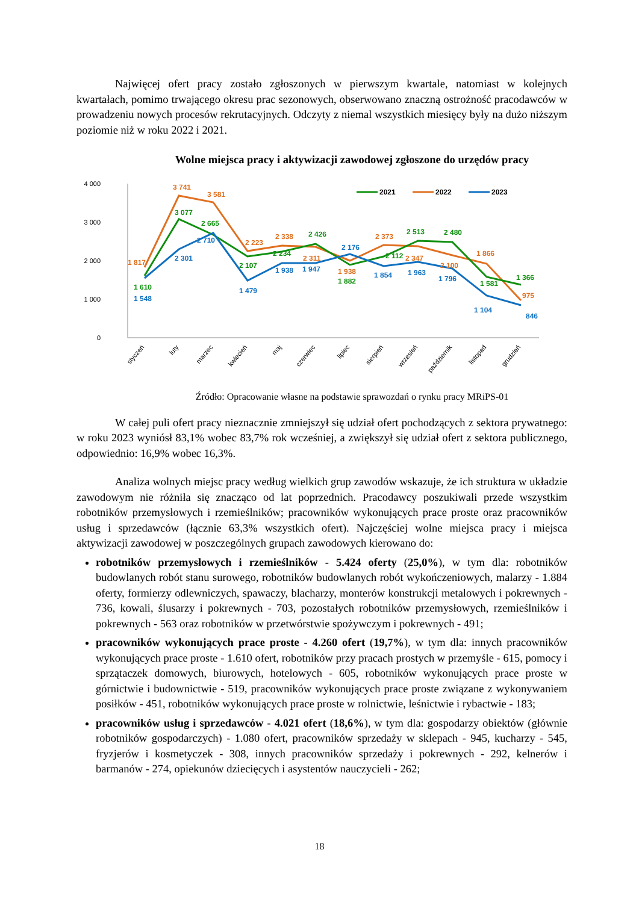Najwięcej ofert pracy zostało zgłoszonych w pierwszym kwartale, natomiast w kolejnych kwartałach, pomimo trwającego okresu prac sezonowych, obserwowano znaczną ostrożność pracodawców w prowadzeniu nowych procesów rekrutacyjnych. Odczyty z niemal wszystkich miesięcy były na dużo niższym poziomie niż w roku 2022 i 2021.
Wolne miejsca pracy i aktywizacji zawodowej zgłoszone do urzędów pracy
4 000
3 000
2 000
1 000
0
2021
2022
2023
1 817
3 741
3 581
2 223
2 338
2 311
1 938
2 373
2 347
2 100
1 866
975
1 610
3 077
2 665
2 107
2 234
2 426
1 882
2 112
2 513
2 480
1 581
1 366
1 548
2 301
2 710
1 479
1 938
1 947
2 176
1 854
1 963
1 796
1 104
846
styczeń
luty
marzec
kwiecień
maj
czerwiec
lipiec
sierpień
wrzesień
październik
listopad
grudzień
Źródło: Opracowanie własne na podstawie sprawozdań o rynku pracy MRiPS-01
W całej puli ofert pracy nieznacznie zmniejszył się udział ofert pochodzących z sektora prywatnego: w roku 2023 wyniósł 83,1% wobec 83,7% rok wcześniej, a zwiększył się udział ofert z sektora publicznego, odpowiednio: 16,9% wobec 16,3%.
Analiza wolnych miejsc pracy według wielkich grup zawodów wskazuje, że ich struktura w układzie zawodowym nie różniła się znacząco od lat poprzednich. Pracodawcy poszukiwali przede wszystkim robotników przemysłowych i rzemieślników; pracowników wykonujących prace proste oraz pracowników usług i sprzedawców (łącznie 63,3% wszystkich ofert). Najczęściej wolne miejsca pracy i miejsca aktywizacji zawodowej w poszczególnych grupach zawodowych kierowano do:
robotników przemysłowych i rzemieślników - 5.424 oferty (25,0%), w tym dla: robotników budowlanych robót stanu surowego, robotników budowlanych robót wykończeniowych, malarzy - 1.884 oferty, formierzy odlewniczych, spawaczy, blacharzy, monterów konstrukcji metalowych i pokrewnych - 736, kowali, ślusarzy i pokrewnych - 703, pozostałych robotników przemysłowych, rzemieślników i pokrewnych - 563 oraz robotników w przetwórstwie spożywczym i pokrewnych - 491;
pracowników wykonujących prace proste - 4.260 ofert (19,7%), w tym dla: innych pracowników wykonujących prace proste - 1.610 ofert, robotników przy pracach prostych w przemyśle - 615, pomocy i sprzątaczek domowych, biurowych, hotelowych - 605, robotników wykonujących prace proste w górnictwie i budownictwie - 519, pracowników wykonujących prace proste związane z wykonywaniem posiłków - 451, robotników wykonujących prace proste w rolnictwie, leśnictwie i rybactwie - 183;
pracowników usług i sprzedawców - 4.021 ofert (18,6%), w tym dla: gospodarzy obiektów (głównie robotników gospodarczych) - 1.080 ofert, pracowników sprzedaży w sklepach - 945, kucharzy - 545, fryzjerów i kosmetyczek - 308, innych pracowników sprzedaży i pokrewnych - 292, kelnerów i barmanów - 274, opiekunów dziecięcych i asystentów nauczycieli - 262;
18